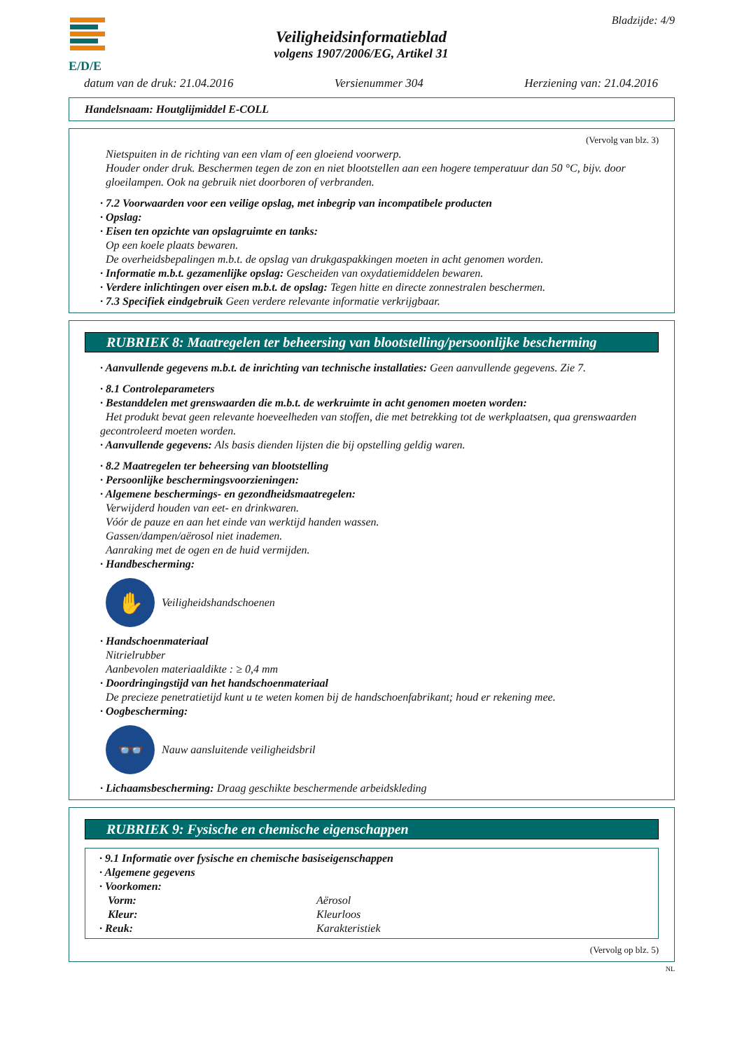E/D/E
Veiligheidsinformatieblad
volgens 1907/2006/EG, Artikel 31
Bladzijde: 4/9
datum van de druk: 21.04.2016 Versienummer 304 Herziening van: 21.04.2016
Handelsnaam: Houtglijmiddel E-COLL
(Vervolg van blz. 3)
Nietspuiten in de richting van een vlam of een gloeiend voorwerp.
Houder onder druk. Beschermen tegen de zon en niet blootstellen aan een hogere temperatuur dan 50 °C, bijv. door gloeilampen. Ook na gebruik niet doorboren of verbranden.
· 7.2 Voorwaarden voor een veilige opslag, met inbegrip van incompatibele producten
· Opslag:
· Eisen ten opzichte van opslagruimte en tanks:
Op een koele plaats bewaren.
De overheidsbepalingen m.b.t. de opslag van drukgaspakkingen moeten in acht genomen worden.
· Informatie m.b.t. gezamenlijke opslag: Gescheiden van oxydatiemiddelen bewaren.
· Verdere inlichtingen over eisen m.b.t. de opslag: Tegen hitte en directe zonnestralen beschermen.
· 7.3 Specifiek eindgebruik Geen verdere relevante informatie verkrijgbaar.
RUBRIEK 8: Maatregelen ter beheersing van blootstelling/persoonlijke bescherming
· Aanvullende gegevens m.b.t. de inrichting van technische installaties: Geen aanvullende gegevens. Zie 7.
· 8.1 Controleparameters
· Bestanddelen met grenswaarden die m.b.t. de werkruimte in acht genomen moeten worden:
Het produkt bevat geen relevante hoeveelheden van stoffen, die met betrekking tot de werkplaatsen, qua grenswaarden gecontroleerd moeten worden.
· Aanvullende gegevens: Als basis dienden lijsten die bij opstelling geldig waren.
· 8.2 Maatregelen ter beheersing van blootstelling
· Persoonlijke beschermingsvoorzieningen:
· Algemene beschermings- en gezondheidsmaatregelen:
Verwijderd houden van eet- en drinkwaren.
Vóór de pauze en aan het einde van werktijd handen wassen.
Gassen/dampen/aërosol niet inademen.
Aanraking met de ogen en de huid vermijden.
· Handbescherming:
✋
Veiligheidshandschoenen
· Handschoenmateriaal
Nitrielrubber
Aanbevolen materiaaldikte : ≥ 0,4 mm
· Doordringingstijd van het handschoenmateriaal
De precieze penetratietijd kunt u te weten komen bij de handschoenfabrikant; houd er rekening mee.
· Oogbescherming:
👓
Nauw aansluitende veiligheidsbril
· Lichaamsbescherming: Draag geschikte beschermende arbeidskleding
RUBRIEK 9: Fysische en chemische eigenschappen
· 9.1 Informatie over fysische en chemische basiseigenschappen
· Algemene gegevens
· Voorkomen:
Vorm: Aërosol
Kleur: Kleurloos
· Reuk: Karakteristiek
(Vervolg op blz. 5)
NL